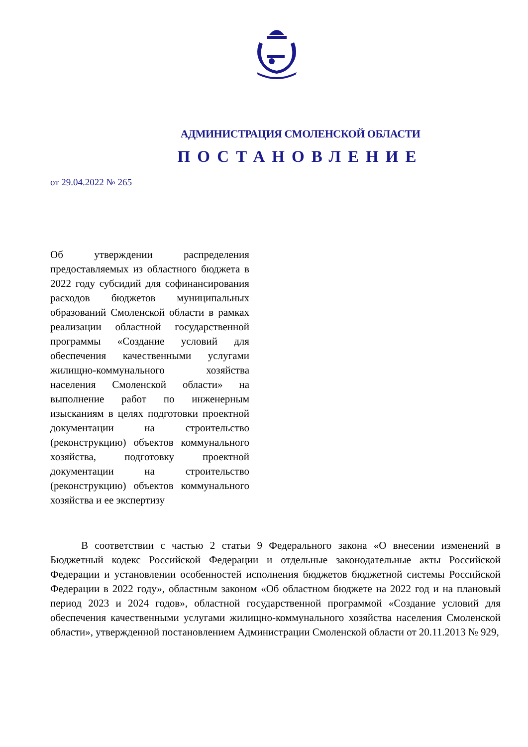АДМИНИСТРАЦИЯ СМОЛЕНСКОЙ ОБЛАСТИ
ПОСТАНОВЛЕНИЕ
от 29.04.2022 № 265
Об утверждении распределения предоставляемых из областного бюджета в 2022 году субсидий для софинансирования расходов бюджетов муниципальных образований Смоленской области в рамках реализации областной государственной программы «Создание условий для обеспечения качественными услугами жилищно-коммунального хозяйства населения Смоленской области» на выполнение работ по инженерным изысканиям в целях подготовки проектной документации на строительство (реконструкцию) объектов коммунального хозяйства, подготовку проектной документации на строительство (реконструкцию) объектов коммунального хозяйства и ее экспертизу
В соответствии с частью 2 статьи 9 Федерального закона «О внесении изменений в Бюджетный кодекс Российской Федерации и отдельные законодательные акты Российской Федерации и установлении особенностей исполнения бюджетов бюджетной системы Российской Федерации в 2022 году», областным законом «Об областном бюджете на 2022 год и на плановый период 2023 и 2024 годов», областной государственной программой «Создание условий для обеспечения качественными услугами жилищно-коммунального хозяйства населения Смоленской области», утвержденной постановлением Администрации Смоленской области от 20.11.2013 № 929,